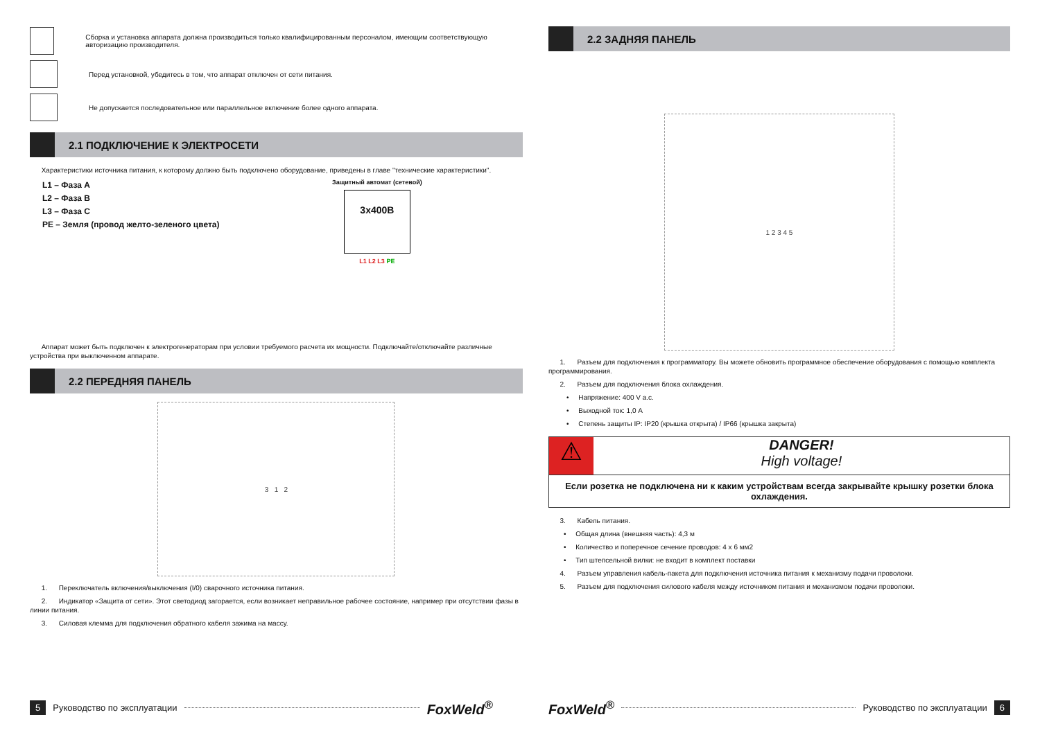Сборка и установка аппарата должна производиться только квалифицированным персоналом, имеющим соответствующую авторизацию производителя.
Перед установкой, убедитесь в том, что аппарат отключен от сети питания.
Не допускается последовательное или параллельное включение более одного аппарата.
2.1 ПОДКЛЮЧЕНИЕ К ЭЛЕКТРОСЕТИ
Характеристики источника питания, к которому должно быть подключено оборудование, приведены в главе "технические характеристики".
L1 – Фаза A
L2 – Фаза B
L3 – Фаза C
PE – Земля (провод желто-зеленого цвета)
Защитный автомат (сетевой)
3x400B
L1 L2 L3 PE
Аппарат может быть подключен к электрогенераторам при условии требуемого расчета их мощности. Подключайте/отключайте различные устройства при выключенном аппарате.
2.2 ПЕРЕДНЯЯ ПАНЕЛЬ
3 1 2
1. Переключатель включения/выключения (I/0) сварочного источника питания.
2. Индикатор «Защита от сети». Этот светодиод загорается, если возникает неправильное рабочее состояние, например при отсутствии фазы в линии питания.
3. Силовая клемма для подключения обратного кабеля зажима на массу.
5 Руководство по эксплуатации FoxWeld<sup>®</sup>
2.2 ЗАДНЯЯ ПАНЕЛЬ
1 2 3 4 5
1. Разъем для подключения к программатору. Вы можете обновить программное обеспечение оборудования с помощью комплекта программирования.
2. Разъем для подключения блока охлаждения.
• Напряжение: 400 V a.c.
• Выходной ток: 1,0 A
• Степень защиты IP: IP20 (крышка открыта) / IP66 (крышка закрыта)
⚠
DANGER!
High voltage!
Если розетка не подключена ни к каким устройствам всегда закрывайте крышку розетки блока охлаждения.
3. Кабель питания.
• Общая длина (внешняя часть): 4,3 м
• Количество и поперечное сечение проводов: 4 x 6 мм2
• Тип штепсельной вилки: не входит в комплект поставки
4. Разъем управления кабель-пакета для подключения источника питания к механизму подачи проволоки.
5. Разъем для подключения силового кабеля между источником питания и механизмом подачи проволоки.
FoxWeld<sup>®</sup> Руководство по эксплуатации 6